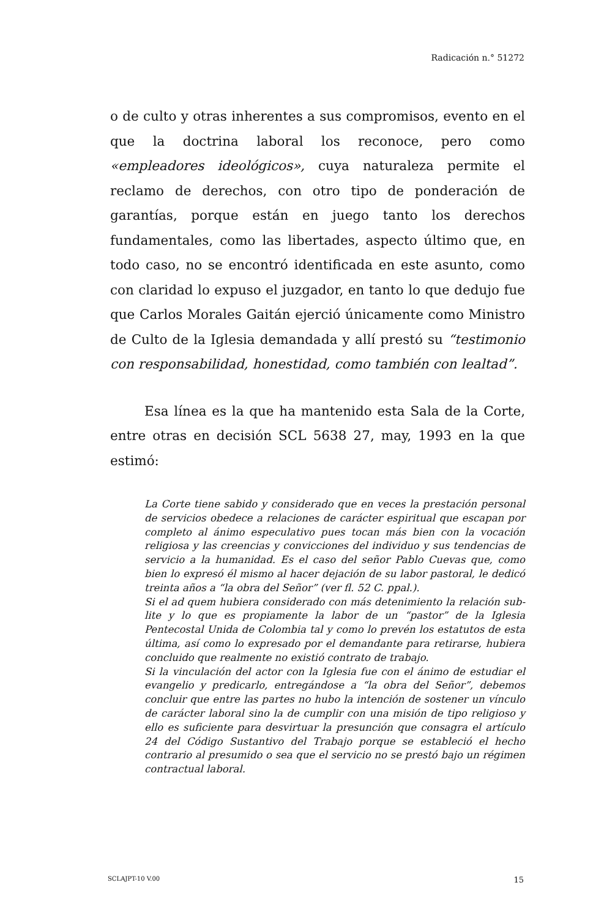Radicación n.° 51272
o de culto y otras inherentes a sus compromisos, evento en el que la doctrina laboral los reconoce, pero como «empleadores ideológicos», cuya naturaleza permite el reclamo de derechos, con otro tipo de ponderación de garantías, porque están en juego tanto los derechos fundamentales, como las libertades, aspecto último que, en todo caso, no se encontró identificada en este asunto, como con claridad lo expuso el juzgador, en tanto lo que dedujo fue que Carlos Morales Gaitán ejerció únicamente como Ministro de Culto de la Iglesia demandada y allí prestó su “testimonio con responsabilidad, honestidad, como también con lealtad”.
Esa línea es la que ha mantenido esta Sala de la Corte, entre otras en decisión SCL 5638 27, may, 1993 en la que estimó:
La Corte tiene sabido y considerado que en veces la prestación personal de servicios obedece a relaciones de carácter espiritual que escapan por completo al ánimo especulativo pues tocan más bien con la vocación religiosa y las creencias y convicciones del individuo y sus tendencias de servicio a la humanidad. Es el caso del señor Pablo Cuevas que, como bien lo expresó él mismo al hacer dejación de su labor pastoral, le dedicó treinta años a “la obra del Señor” (ver fl. 52 C. ppal.).
Si el ad quem hubiera considerado con más detenimiento la relación sub-lite y lo que es propiamente la labor de un “pastor” de la Iglesia Pentecostal Unida de Colombia tal y como lo prevén los estatutos de esta última, así como lo expresado por el demandante para retirarse, hubiera concluido que realmente no existió contrato de trabajo.
Si la vinculación del actor con la Iglesia fue con el ánimo de estudiar el evangelio y predicarlo, entregándose a “la obra del Señor”, debemos concluir que entre las partes no hubo la intención de sostener un vínculo de carácter laboral sino la de cumplir con una misión de tipo religioso y ello es suficiente para desvirtuar la presunción que consagra el artículo 24 del Código Sustantivo del Trabajo porque se estableció el hecho contrario al presumido o sea que el servicio no se prestó bajo un régimen contractual laboral.
SCLAJPT-10 V.00 15